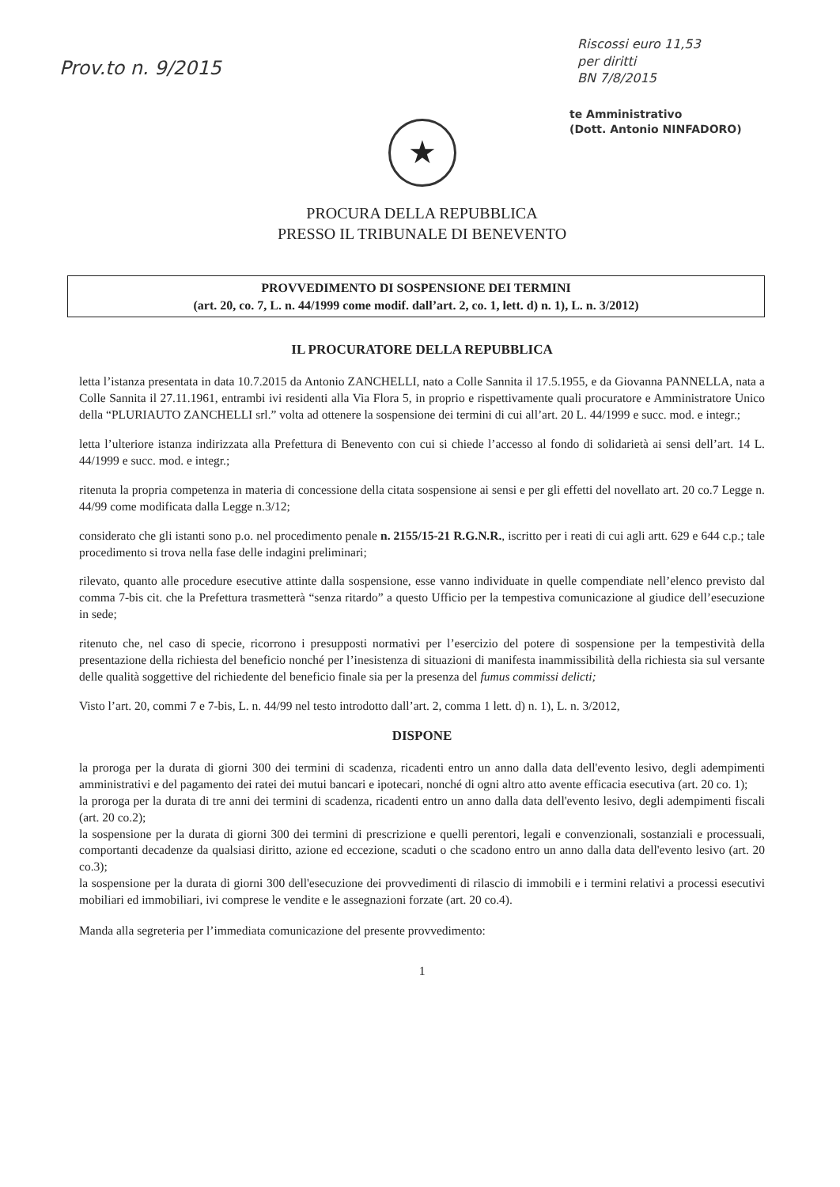Prov.to n. 9/2015
Riscossi euro 11,53
per diritti
BN 7/8/2015
te Amministrativo
(Dott. Antonio NINFADORO)
★
PROCURA DELLA REPUBBLICA
PRESSO IL TRIBUNALE DI BENEVENTO
PROVVEDIMENTO DI SOSPENSIONE DEI TERMINI
(art. 20, co. 7, L. n. 44/1999 come modif. dall’art. 2, co. 1, lett. d) n. 1), L. n. 3/2012)
IL PROCURATORE DELLA REPUBBLICA
letta l’istanza presentata in data 10.7.2015 da Antonio ZANCHELLI, nato a Colle Sannita il 17.5.1955, e da Giovanna PANNELLA, nata a Colle Sannita il 27.11.1961, entrambi ivi residenti alla Via Flora 5, in proprio e rispettivamente quali procuratore e Amministratore Unico della “PLURIAUTO ZANCHELLI srl.” volta ad ottenere la sospensione dei termini di cui all’art. 20 L. 44/1999 e succ. mod. e integr.;
letta l’ulteriore istanza indirizzata alla Prefettura di Benevento con cui si chiede l’accesso al fondo di solidarietà ai sensi dell’art. 14 L. 44/1999 e succ. mod. e integr.;
ritenuta la propria competenza in materia di concessione della citata sospensione ai sensi e per gli effetti del novellato art. 20 co.7 Legge n. 44/99 come modificata dalla Legge n.3/12;
considerato che gli istanti sono p.o. nel procedimento penale n. 2155/15-21 R.G.N.R., iscritto per i reati di cui agli artt. 629 e 644 c.p.; tale procedimento si trova nella fase delle indagini preliminari;
rilevato, quanto alle procedure esecutive attinte dalla sospensione, esse vanno individuate in quelle compendiate nell’elenco previsto dal comma 7-bis cit. che la Prefettura trasmetterà “senza ritardo” a questo Ufficio per la tempestiva comunicazione al giudice dell’esecuzione in sede;
ritenuto che, nel caso di specie, ricorrono i presupposti normativi per l’esercizio del potere di sospensione per la tempestività della presentazione della richiesta del beneficio nonché per l’inesistenza di situazioni di manifesta inammissibilità della richiesta sia sul versante delle qualità soggettive del richiedente del beneficio finale sia per la presenza del fumus commissi delicti;
Visto l’art. 20, commi 7 e 7-bis, L. n. 44/99 nel testo introdotto dall’art. 2, comma 1 lett. d) n. 1), L. n. 3/2012,
DISPONE
la proroga per la durata di giorni 300 dei termini di scadenza, ricadenti entro un anno dalla data dell'evento lesivo, degli adempimenti amministrativi e del pagamento dei ratei dei mutui bancari e ipotecari, nonché di ogni altro atto avente efficacia esecutiva (art. 20 co. 1);
la proroga per la durata di tre anni dei termini di scadenza, ricadenti entro un anno dalla data dell'evento lesivo, degli adempimenti fiscali (art. 20 co.2);
la sospensione per la durata di giorni 300 dei termini di prescrizione e quelli perentori, legali e convenzionali, sostanziali e processuali, comportanti decadenze da qualsiasi diritto, azione ed eccezione, scaduti o che scadono entro un anno dalla data dell'evento lesivo (art. 20 co.3);
la sospensione per la durata di giorni 300 dell'esecuzione dei provvedimenti di rilascio di immobili e i termini relativi a processi esecutivi mobiliari ed immobiliari, ivi comprese le vendite e le assegnazioni forzate (art. 20 co.4).
Manda alla segreteria per l’immediata comunicazione del presente provvedimento:
1